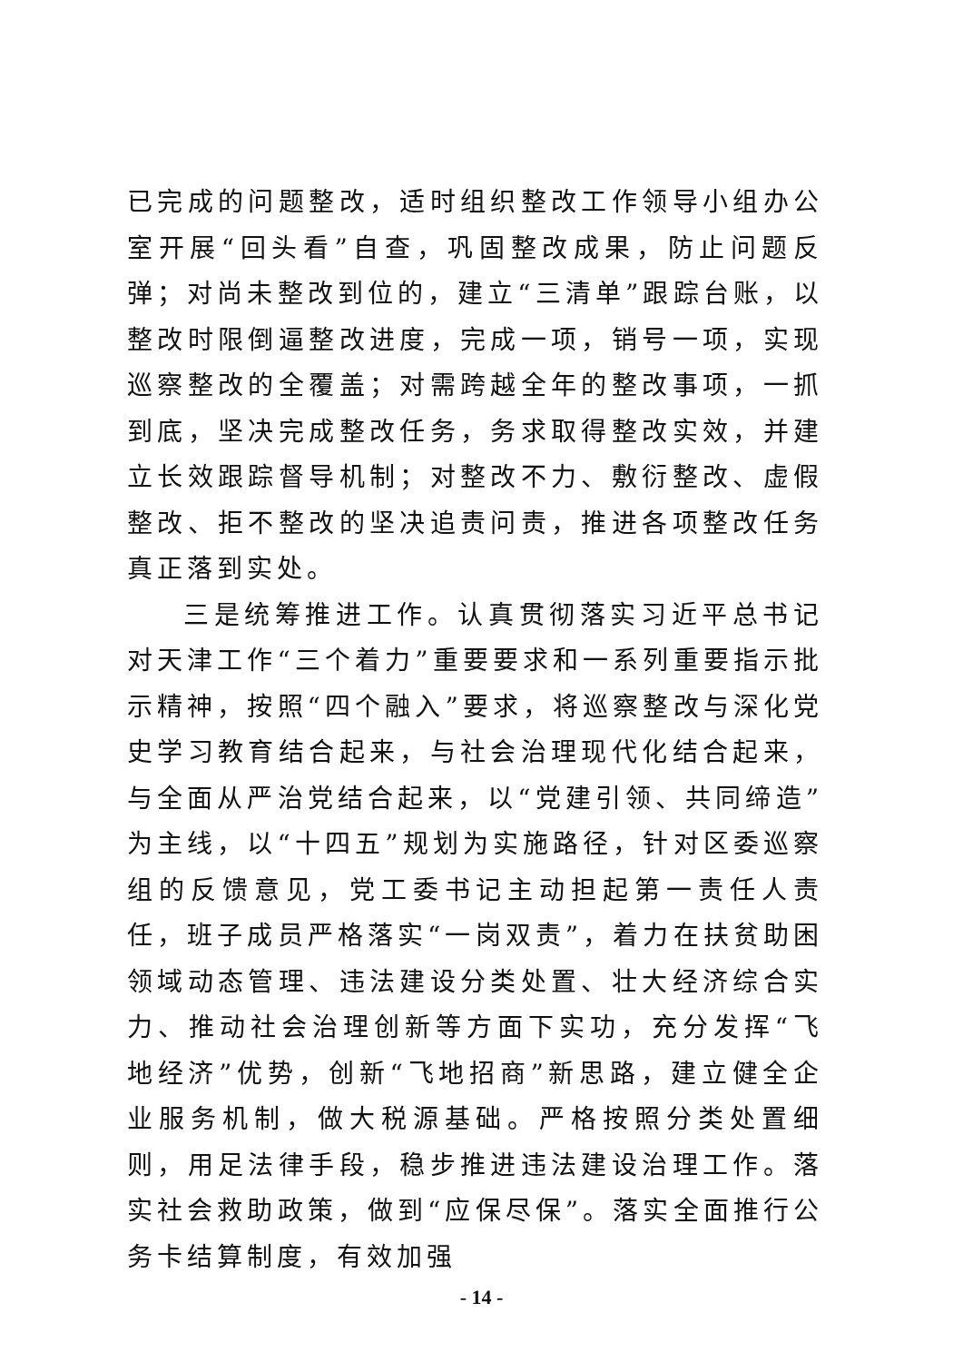已完成的问题整改，适时组织整改工作领导小组办公室开展“回头看”自查，巩固整改成果，防止问题反弹；对尚未整改到位的，建立“三清单”跟踪台账，以整改时限倒逼整改进度，完成一项，销号一项，实现巡察整改的全覆盖；对需跨越全年的整改事项，一抓到底，坚决完成整改任务，务求取得整改实效，并建立长效跟踪督导机制；对整改不力、敷衍整改、虚假整改、拒不整改的坚决追责问责，推进各项整改任务真正落到实处。
三是统筹推进工作。认真贯彻落实习近平总书记对天津工作“三个着力”重要要求和一系列重要指示批示精神，按照“四个融入”要求，将巡察整改与深化党史学习教育结合起来，与社会治理现代化结合起来，与全面从严治党结合起来，以“党建引领、共同缔造”为主线，以“十四五”规划为实施路径，针对区委巡察组的反馈意见，党工委书记主动担起第一责任人责任，班子成员严格落实“一岗双责”，着力在扶贫助困领域动态管理、违法建设分类处置、壮大经济综合实力、推动社会治理创新等方面下实功，充分发挥“飞地经济”优势，创新“飞地招商”新思路，建立健全企业服务机制，做大税源基础。严格按照分类处置细则，用足法律手段，稳步推进违法建设治理工作。落实社会救助政策，做到“应保尽保”。落实全面推行公务卡结算制度，有效加强
- 14 -